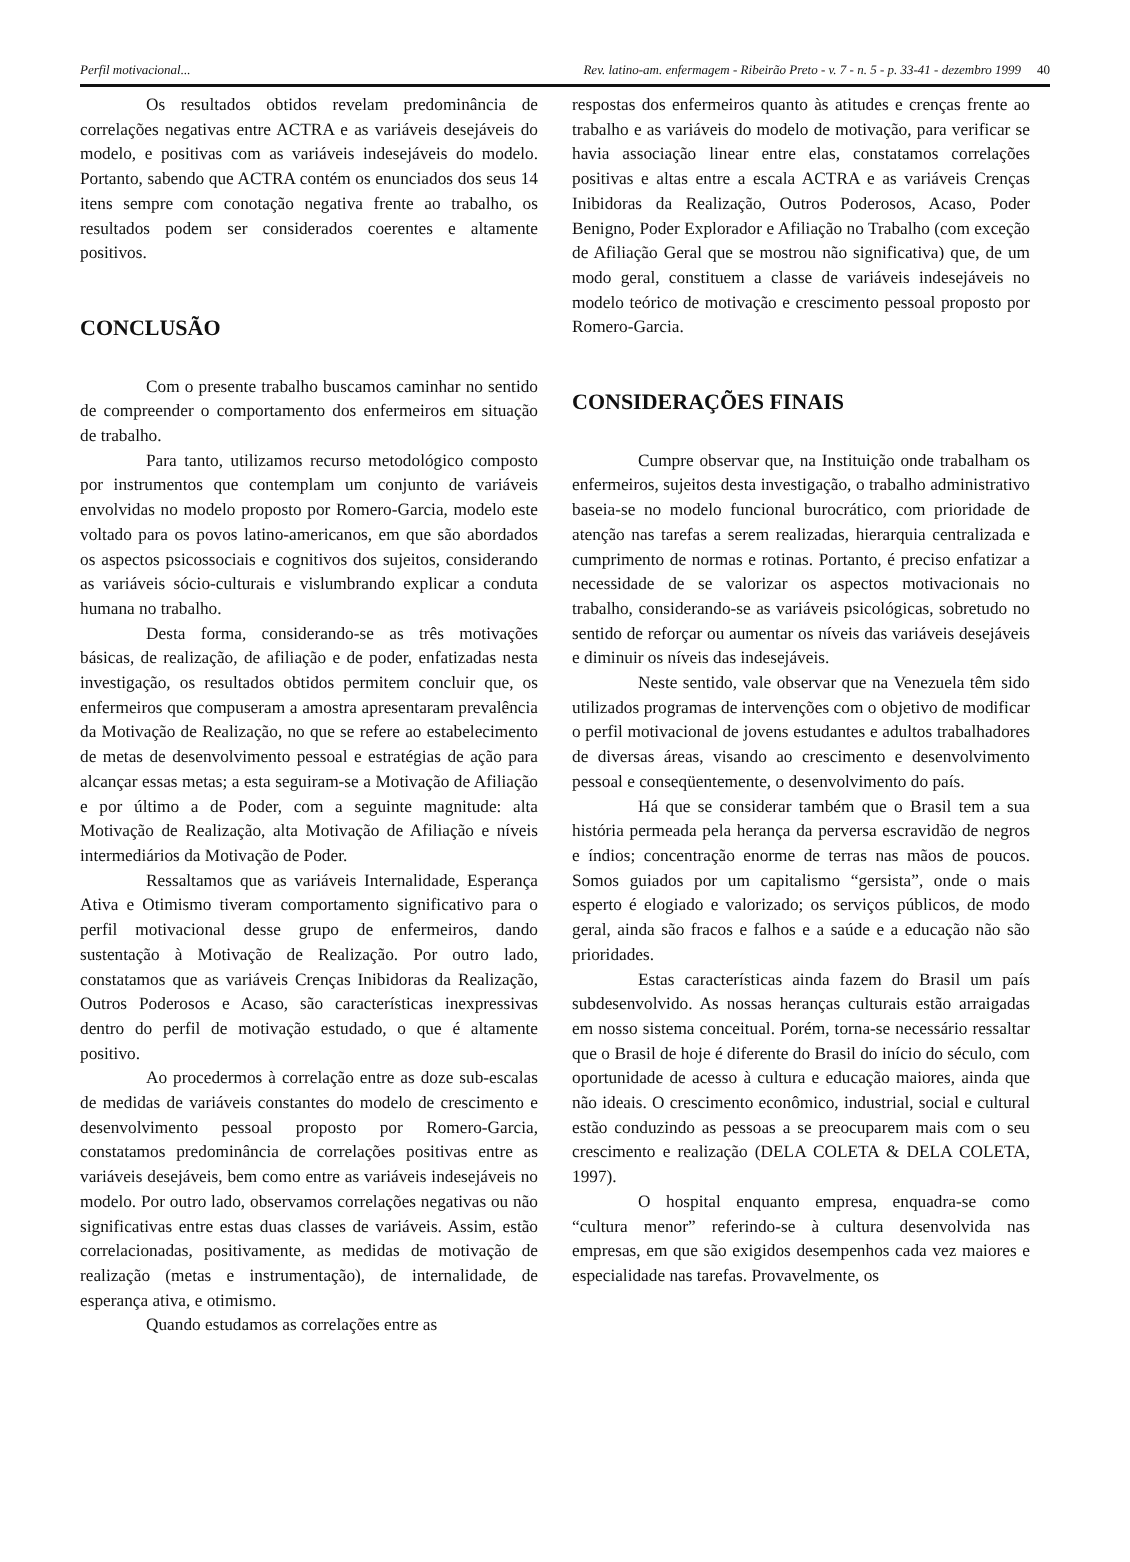Perfil motivacional... Rev. latino-am. enfermagem - Ribeirão Preto - v. 7 - n. 5 - p. 33-41 - dezembro 1999 40
Os resultados obtidos revelam predominância de correlações negativas entre ACTRA e as variáveis desejáveis do modelo, e positivas com as variáveis indesejáveis do modelo. Portanto, sabendo que ACTRA contém os enunciados dos seus 14 itens sempre com conotação negativa frente ao trabalho, os resultados podem ser considerados coerentes e altamente positivos.
CONCLUSÃO
Com o presente trabalho buscamos caminhar no sentido de compreender o comportamento dos enfermeiros em situação de trabalho.
Para tanto, utilizamos recurso metodológico composto por instrumentos que contemplam um conjunto de variáveis envolvidas no modelo proposto por Romero-Garcia, modelo este voltado para os povos latino-americanos, em que são abordados os aspectos psicossociais e cognitivos dos sujeitos, considerando as variáveis sócio-culturais e vislumbrando explicar a conduta humana no trabalho.
Desta forma, considerando-se as três motivações básicas, de realização, de afiliação e de poder, enfatizadas nesta investigação, os resultados obtidos permitem concluir que, os enfermeiros que compuseram a amostra apresentaram prevalência da Motivação de Realização, no que se refere ao estabelecimento de metas de desenvolvimento pessoal e estratégias de ação para alcançar essas metas; a esta seguiram-se a Motivação de Afiliação e por último a de Poder, com a seguinte magnitude: alta Motivação de Realização, alta Motivação de Afiliação e níveis intermediários da Motivação de Poder.
Ressaltamos que as variáveis Internalidade, Esperança Ativa e Otimismo tiveram comportamento significativo para o perfil motivacional desse grupo de enfermeiros, dando sustentação à Motivação de Realização. Por outro lado, constatamos que as variáveis Crenças Inibidoras da Realização, Outros Poderosos e Acaso, são características inexpressivas dentro do perfil de motivação estudado, o que é altamente positivo.
Ao procedermos à correlação entre as doze sub-escalas de medidas de variáveis constantes do modelo de crescimento e desenvolvimento pessoal proposto por Romero-Garcia, constatamos predominância de correlações positivas entre as variáveis desejáveis, bem como entre as variáveis indesejáveis no modelo. Por outro lado, observamos correlações negativas ou não significativas entre estas duas classes de variáveis. Assim, estão correlacionadas, positivamente, as medidas de motivação de realização (metas e instrumentação), de internalidade, de esperança ativa, e otimismo.
Quando estudamos as correlações entre as
respostas dos enfermeiros quanto às atitudes e crenças frente ao trabalho e as variáveis do modelo de motivação, para verificar se havia associação linear entre elas, constatamos correlações positivas e altas entre a escala ACTRA e as variáveis Crenças Inibidoras da Realização, Outros Poderosos, Acaso, Poder Benigno, Poder Explorador e Afiliação no Trabalho (com exceção de Afiliação Geral que se mostrou não significativa) que, de um modo geral, constituem a classe de variáveis indesejáveis no modelo teórico de motivação e crescimento pessoal proposto por Romero-Garcia.
CONSIDERAÇÕES FINAIS
Cumpre observar que, na Instituição onde trabalham os enfermeiros, sujeitos desta investigação, o trabalho administrativo baseia-se no modelo funcional burocrático, com prioridade de atenção nas tarefas a serem realizadas, hierarquia centralizada e cumprimento de normas e rotinas. Portanto, é preciso enfatizar a necessidade de se valorizar os aspectos motivacionais no trabalho, considerando-se as variáveis psicológicas, sobretudo no sentido de reforçar ou aumentar os níveis das variáveis desejáveis e diminuir os níveis das indesejáveis.
Neste sentido, vale observar que na Venezuela têm sido utilizados programas de intervenções com o objetivo de modificar o perfil motivacional de jovens estudantes e adultos trabalhadores de diversas áreas, visando ao crescimento e desenvolvimento pessoal e conseqüentemente, o desenvolvimento do país.
Há que se considerar também que o Brasil tem a sua história permeada pela herança da perversa escravidão de negros e índios; concentração enorme de terras nas mãos de poucos. Somos guiados por um capitalismo “gersista”, onde o mais esperto é elogiado e valorizado; os serviços públicos, de modo geral, ainda são fracos e falhos e a saúde e a educação não são prioridades.
Estas características ainda fazem do Brasil um país subdesenvolvido. As nossas heranças culturais estão arraigadas em nosso sistema conceitual. Porém, torna-se necessário ressaltar que o Brasil de hoje é diferente do Brasil do início do século, com oportunidade de acesso à cultura e educação maiores, ainda que não ideais. O crescimento econômico, industrial, social e cultural estão conduzindo as pessoas a se preocuparem mais com o seu crescimento e realização (DELA COLETA & DELA COLETA, 1997).
O hospital enquanto empresa, enquadra-se como “cultura menor” referindo-se à cultura desenvolvida nas empresas, em que são exigidos desempenhos cada vez maiores e especialidade nas tarefas. Provavelmente, os